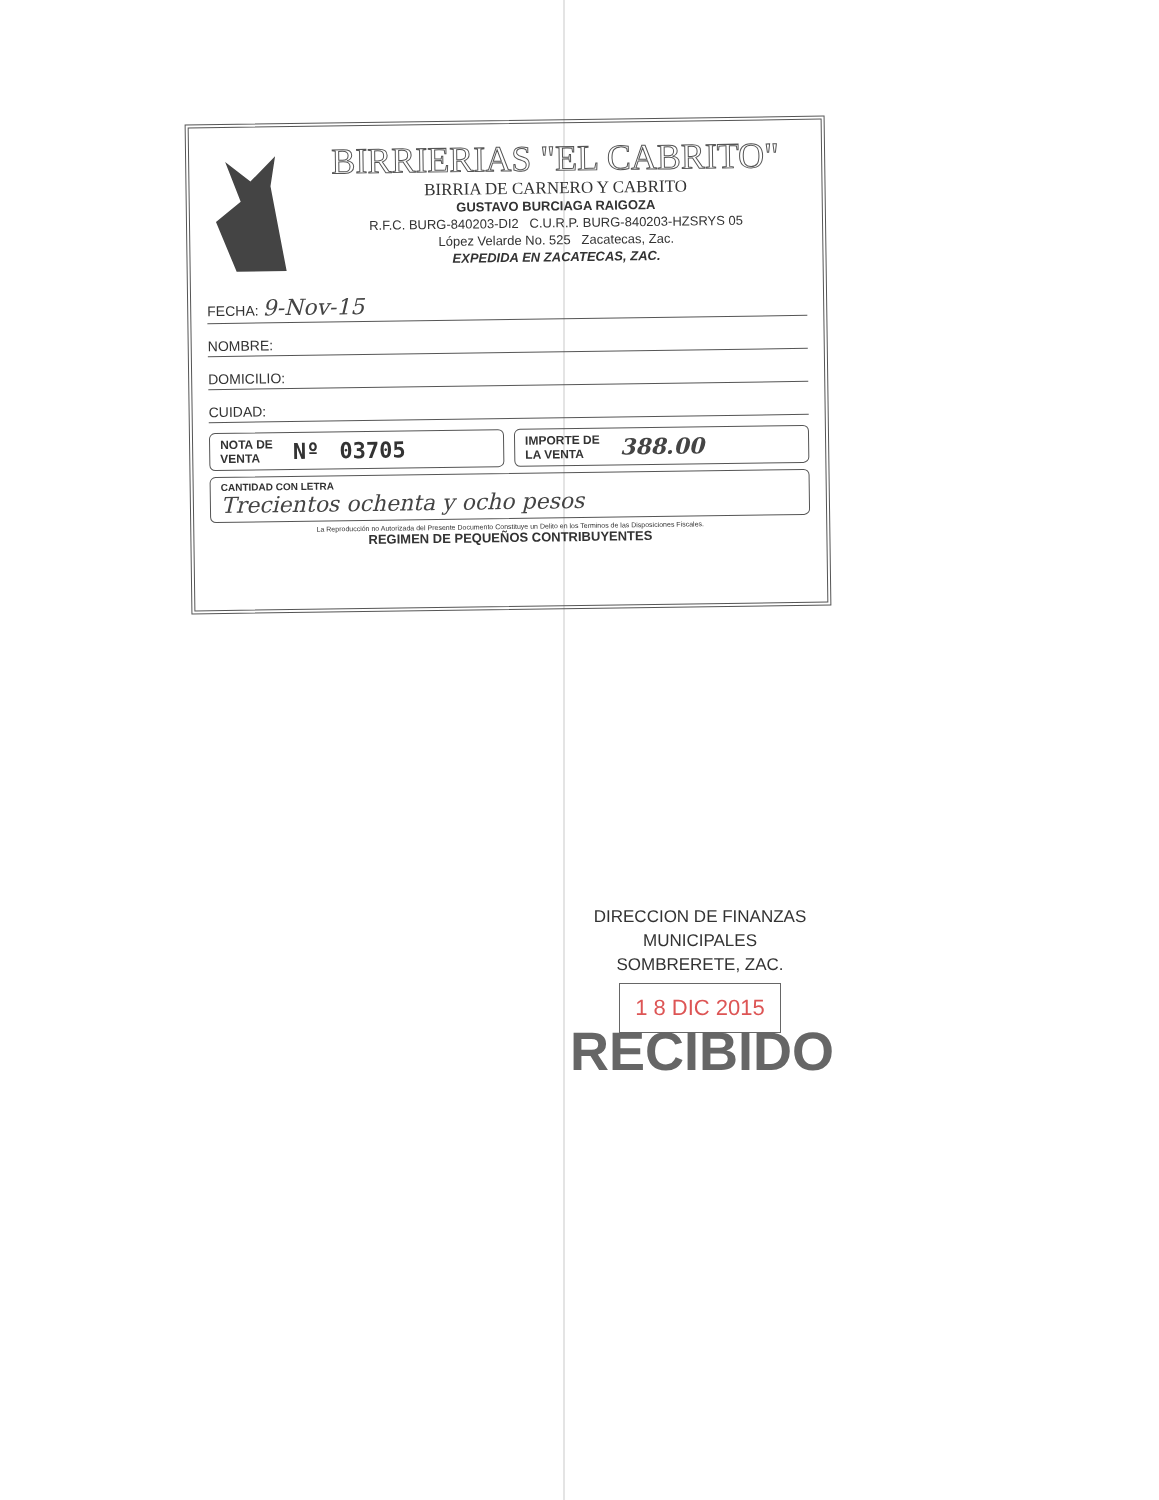BIRRIERIAS "EL CABRITO"
BIRRIA DE CARNERO Y CABRITO
GUSTAVO BURCIAGA RAIGOZA
R.F.C. BURG-840203-DI2 C.U.R.P. BURG-840203-HZSRYS 05
López Velarde No. 525 Zacatecas, Zac.
EXPEDIDA EN ZACATECAS, ZAC.
FECHA: 9-Nov-15
NOMBRE:
DOMICILIO:
CUIDAD:
NOTA DE
VENTA Nº 03705
IMPORTE DE
LA VENTA 388.00
CANTIDAD CON LETRA
Trecientos ochenta y ocho pesos
La Reproducción no Autorizada del Presente Documento Constituye un Delito en los Terminos de las Disposiciones Fiscales.
REGIMEN DE PEQUEÑOS CONTRIBUYENTES
DIRECCION DE FINANZAS
MUNICIPALES
SOMBRERETE, ZAC.
1 8 DIC 2015
RECIBIDO